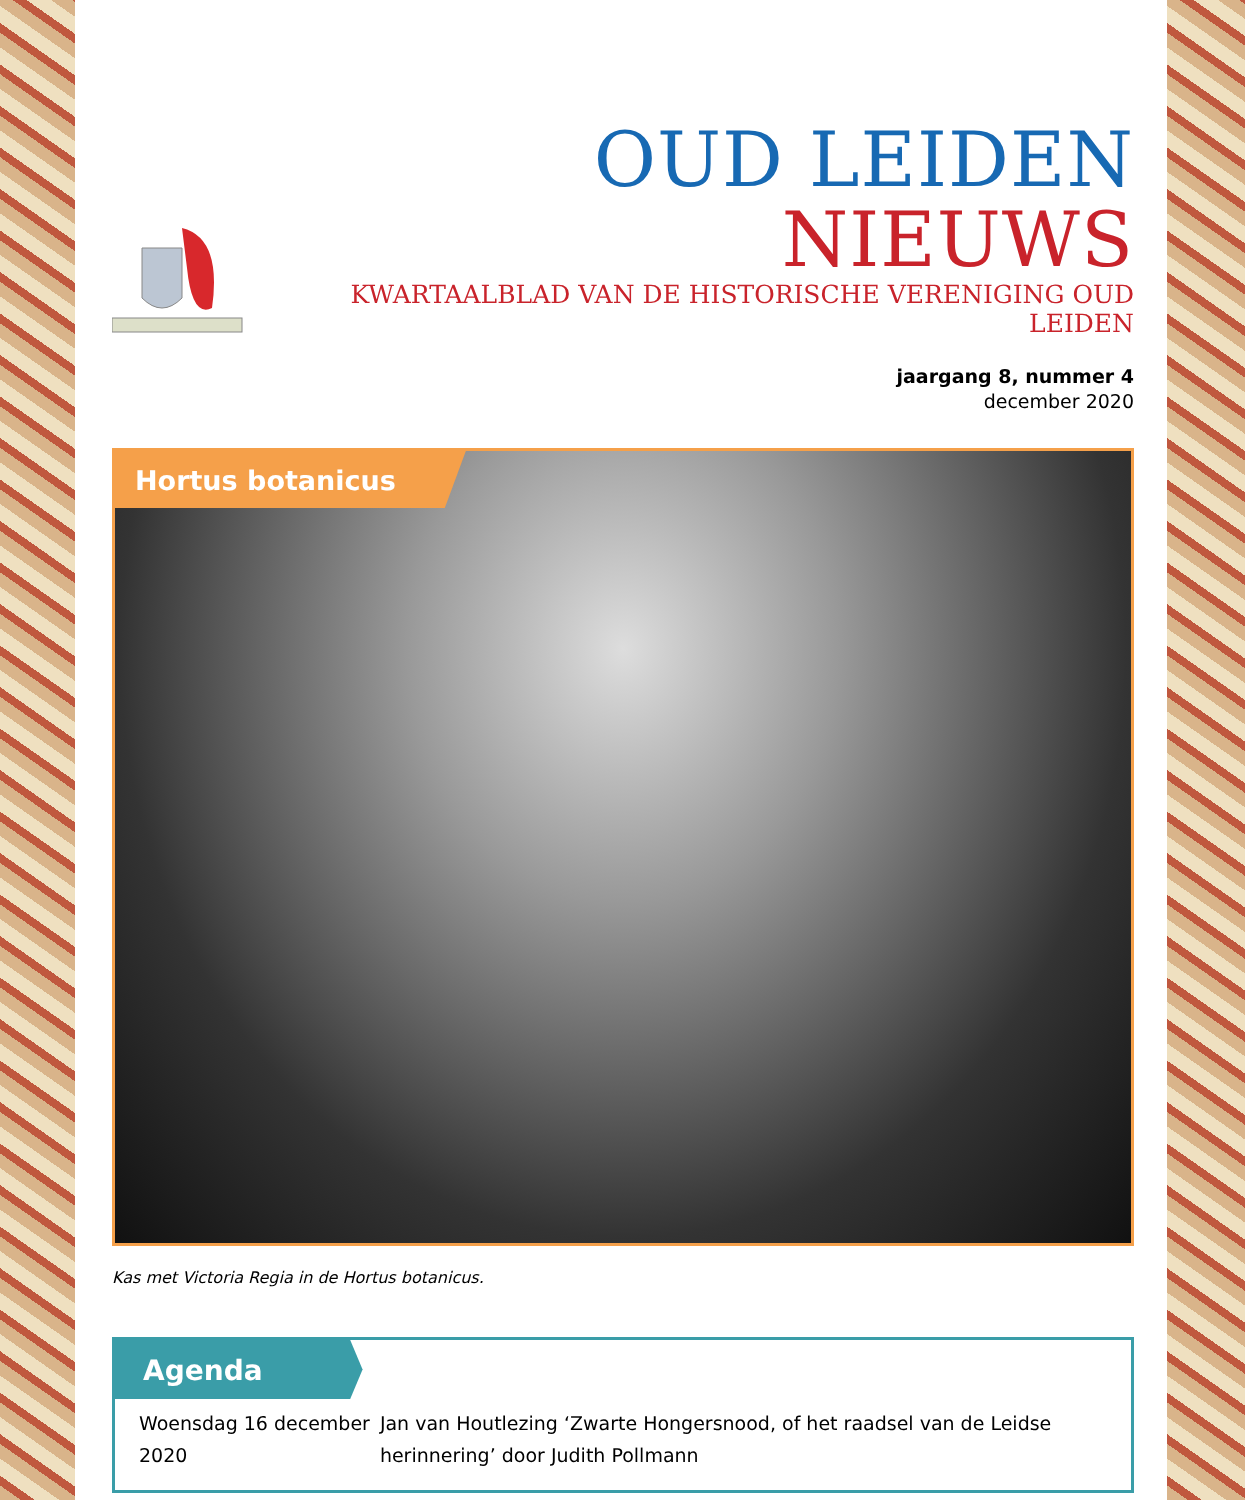OUD LEIDEN NIEUWS
KWARTAALBLAD VAN DE HISTORISCHE VERENIGING OUD LEIDEN
jaargang 8, nummer 4
december 2020
Hortus botanicus
Kas met Victoria Regia in de Hortus botanicus.
Agenda
Woensdag 16 december 2020 Jan van Houtlezing ‘Zwarte Hongersnood, of het raadsel van de Leidse herinnering’ door Judith Pollmann